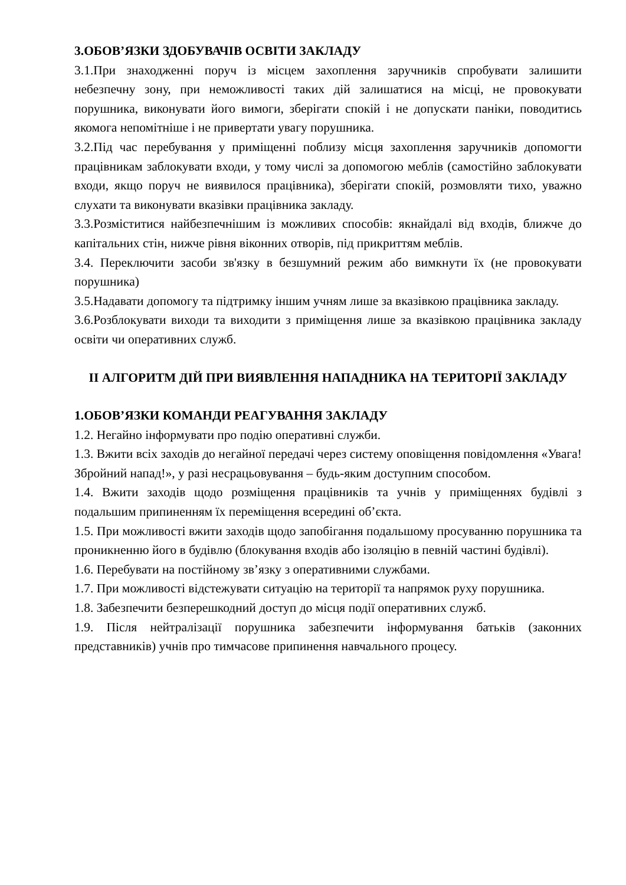3.ОБОВ’ЯЗКИ ЗДОБУВАЧІВ ОСВІТИ ЗАКЛАДУ
3.1.При знаходженні поруч із місцем захоплення заручників спробувати залишити небезпечну зону, при неможливості таких дій залишатися на місці, не провокувати порушника, виконувати його вимоги, зберігати спокій і не допускати паніки, поводитись якомога непомітніше і не привертати увагу порушника.
3.2.Під час перебування у приміщенні поблизу місця захоплення заручників допомогти працівникам заблокувати входи, у тому числі за допомогою меблів (самостійно заблокувати входи, якщо поруч не виявилося працівника), зберігати спокій, розмовляти тихо, уважно слухати та виконувати вказівки працівника закладу.
3.3.Розміститися найбезпечнішим із можливих способів: якнайдалі від входів, ближче до капітальних стін, нижче рівня віконних отворів, під прикриттям меблів.
3.4. Переключити засоби зв'язку в безшумний режим або вимкнути їх (не провокувати порушника)
3.5.Надавати допомогу та підтримку іншим учням лише за вказівкою працівника закладу.
3.6.Розблокувати виходи та виходити з приміщення лише за вказівкою працівника закладу освіти чи оперативних служб.
ІІ АЛГОРИТМ ДІЙ ПРИ ВИЯВЛЕННЯ НАПАДНИКА НА ТЕРИТОРІЇ ЗАКЛАДУ
1.ОБОВ’ЯЗКИ КОМАНДИ РЕАГУВАННЯ ЗАКЛАДУ
1.2. Негайно інформувати про подію оперативні служби.
1.3. Вжити всіх заходів до негайної передачі через систему оповіщення повідомлення «Увага! Збройний напад!», у разі несрацьовування – будь-яким доступним способом.
1.4. Вжити заходів щодо розміщення працівників та учнів у приміщеннях будівлі з подальшим припиненням їх переміщення всередині об’єкта.
1.5. При можливості вжити заходів щодо запобігання подальшому просуванню порушника та проникненню його в будівлю (блокування входів або ізоляцію в певній частині будівлі).
1.6. Перебувати на постійному зв’язку з оперативними службами.
1.7. При можливості відстежувати ситуацію на території та напрямок руху порушника.
1.8. Забезпечити безперешкодний доступ до місця події оперативних служб.
1.9. Після нейтралізації порушника забезпечити інформування батьків (законних представників) учнів про тимчасове припинення навчального процесу.